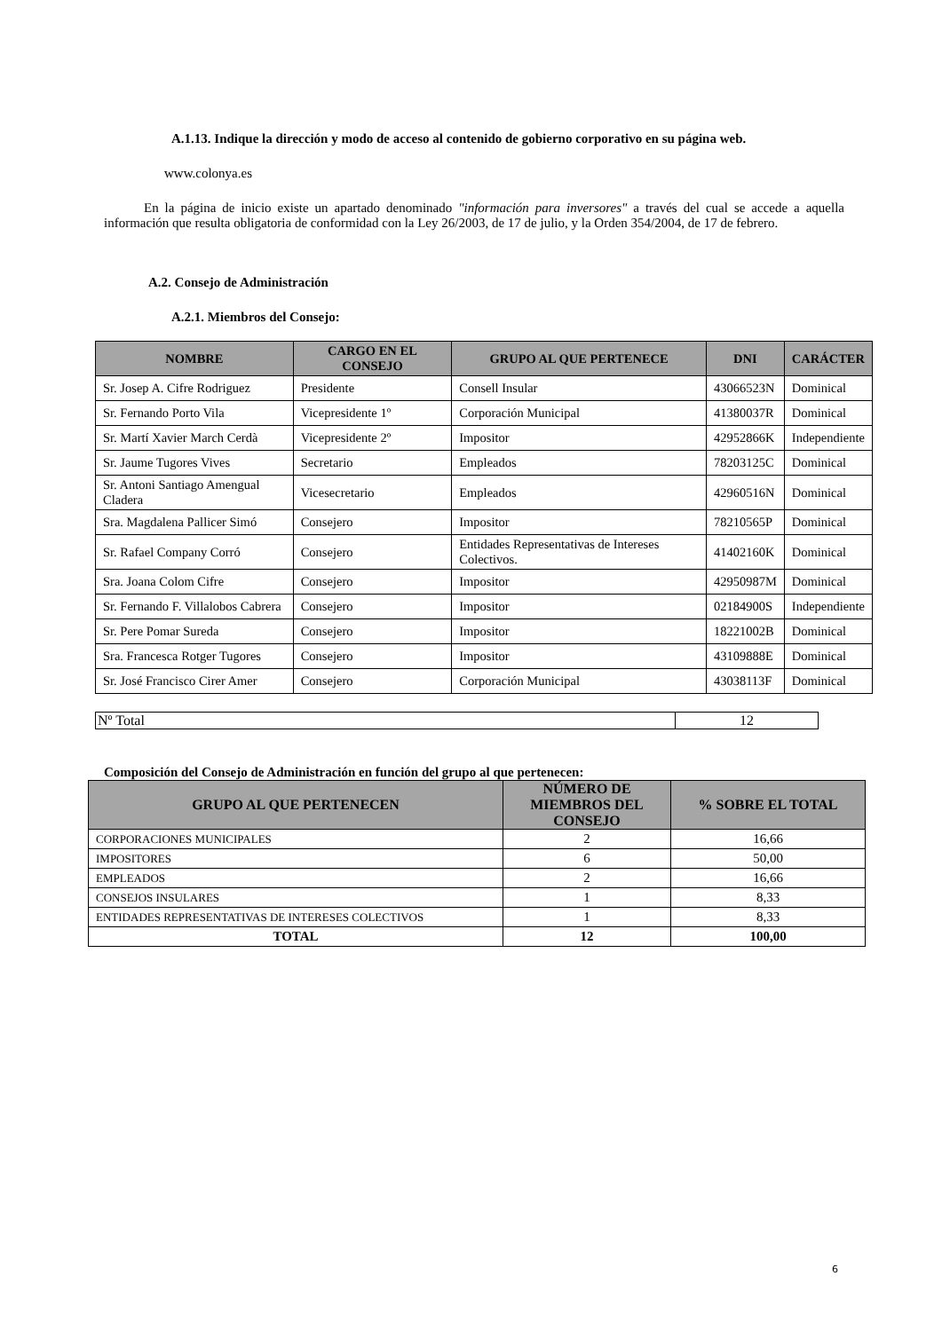A.1.13. Indique la dirección y modo de acceso al contenido de gobierno corporativo en su página web.
www.colonya.es
En la página de inicio existe un apartado denominado "información para inversores" a través del cual se accede a aquella información que resulta obligatoria de conformidad con la Ley 26/2003, de 17 de julio, y la Orden 354/2004, de 17 de febrero.
A.2. Consejo de Administración
A.2.1. Miembros del Consejo:
| NOMBRE | CARGO EN EL CONSEJO | GRUPO AL QUE PERTENECE | DNI | CARÁCTER |
| --- | --- | --- | --- | --- |
| Sr. Josep A. Cifre Rodriguez | Presidente | Consell Insular | 43066523N | Dominical |
| Sr. Fernando Porto Vila | Vicepresidente 1º | Corporación Municipal | 41380037R | Dominical |
| Sr. Martí Xavier March Cerdà | Vicepresidente 2º | Impositor | 42952866K | Independiente |
| Sr. Jaume Tugores Vives | Secretario | Empleados | 78203125C | Dominical |
| Sr. Antoni Santiago Amengual Cladera | Vicesecretario | Empleados | 42960516N | Dominical |
| Sra. Magdalena Pallicer Simó | Consejero | Impositor | 78210565P | Dominical |
| Sr. Rafael Company Corró | Consejero | Entidades Representativas de Intereses Colectivos. | 41402160K | Dominical |
| Sra. Joana Colom Cifre | Consejero | Impositor | 42950987M | Dominical |
| Sr. Fernando F. Villalobos Cabrera | Consejero | Impositor | 02184900S | Independiente |
| Sr. Pere Pomar Sureda | Consejero | Impositor | 18221002B | Dominical |
| Sra. Francesca Rotger Tugores | Consejero | Impositor | 43109888E | Dominical |
| Sr. José Francisco Cirer Amer | Consejero | Corporación Municipal | 43038113F | Dominical |
| Nº Total | 12 |
Composición del Consejo de Administración en función del grupo al que pertenecen:
| GRUPO AL QUE PERTENECEN | NÚMERO DE MIEMBROS DEL CONSEJO | % SOBRE EL TOTAL |
| --- | --- | --- |
| CORPORACIONES MUNICIPALES | 2 | 16,66 |
| IMPOSITORES | 6 | 50,00 |
| EMPLEADOS | 2 | 16,66 |
| CONSEJOS INSULARES | 1 | 8,33 |
| ENTIDADES REPRESENTATIVAS DE INTERESES COLECTIVOS | 1 | 8,33 |
| TOTAL | 12 | 100,00 |
6